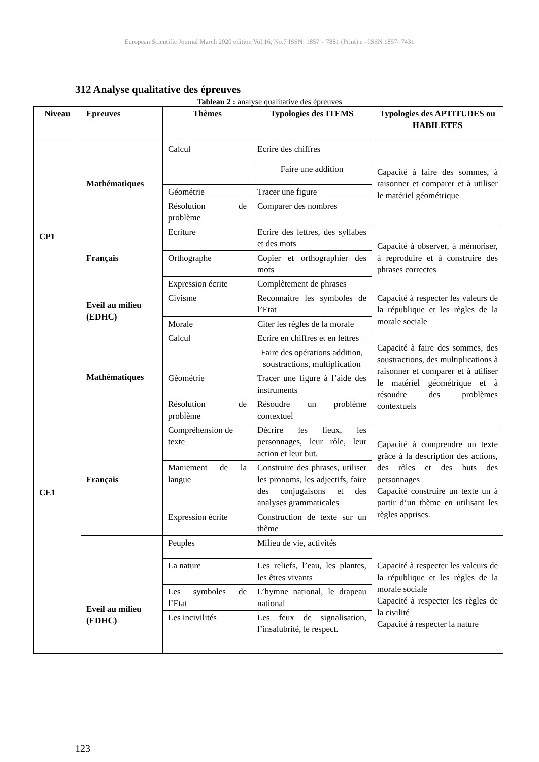European Scientific Journal March 2020 edition Vol.16, No.7 ISSN: 1857 – 7881 (Print) e - ISSN 1857- 7431
312 Analyse qualitative des épreuves
Tableau 2 : analyse qualitative des épreuves
| Niveau | Epreuves | Thèmes | Typologies des ITEMS | Typologies des APTITUDES ou HABILETES |
| --- | --- | --- | --- | --- |
| CP1 | Mathématiques | Calcul | Ecrire des chiffres | Capacité à faire des sommes, à raisonner et comparer et à utiliser le matériel géométrique |
| | | | Faire une addition | |
| | | Géométrie | Tracer une figure | |
| | | Résolution de problème | Comparer des nombres | |
| | Français | Ecriture | Ecrire des lettres, des syllabes et des mots | Capacité à observer, à mémoriser, à reproduire et à construire des phrases correctes |
| | | Orthographe | Copier et orthographier des mots | |
| | | Expression écrite | Complètement de phrases | |
| | Eveil au milieu (EDHC) | Civisme | Reconnaitre les symboles de l’Etat | Capacité à respecter les valeurs de la république et les règles de la morale sociale |
| | | Morale | Citer les règles de la morale | |
| CE1 | Mathématiques | Calcul | Ecrire en chiffres et en lettres | Capacité à faire des sommes, des soustractions, des multiplications à raisonner et comparer et à utiliser le matériel géométrique et à résoudre des problèmes contextuels |
| | | | Faire des opérations addition, soustractions, multiplication | |
| | | Géométrie | Tracer une figure à l’aide des instruments | |
| | | Résolution de problème | Résoudre un problème contextuel | |
| | Français | Compréhension de texte | Décrire les lieux, les personnages, leur rôle, leur action et leur but. | Capacité à comprendre un texte grâce à la description des actions, des rôles et des buts des personnages Capacité construire un texte un à partir d’un thème en utilisant les règles apprises. |
| | | Maniement de la langue | Construire des phrases, utiliser les pronoms, les adjectifs, faire des conjugaisons et des analyses grammaticales | |
| | | Expression écrite | Construction de texte sur un thème | |
| | Eveil au milieu (EDHC) | Peuples | Milieu de vie, activités | Capacité à respecter les valeurs de la république et les règles de la morale sociale Capacité à respecter les règles de la civilité Capacité à respecter la nature |
| | | La nature | Les reliefs, l’eau, les plantes, les êtres vivants | |
| | | Les symboles de l’Etat | L’hymne national, le drapeau national | |
| | | Les incivilités | Les feux de signalisation, l’insalubrité, le respect. | |
123